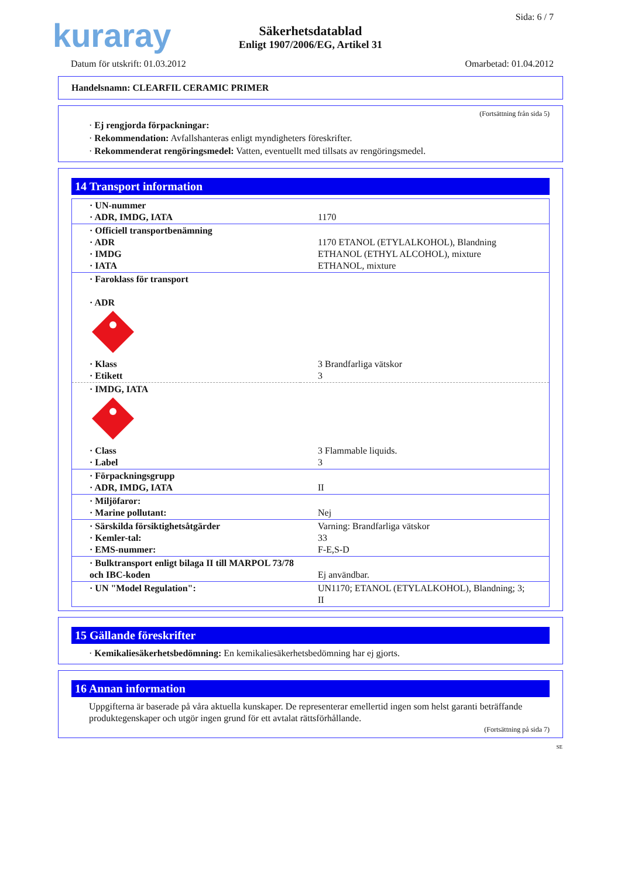kuraray
Säkerhetsdatablad
Enligt 1907/2006/EG, Artikel 31
Sida: 6 / 7
Datum för utskrift: 01.03.2012 Omarbetad: 01.04.2012
Handelsnamn: CLEARFIL CERAMIC PRIMER
(Fortsättning från sida 5)
· Ej rengjorda förpackningar:
· Rekommendation: Avfallshanteras enligt myndigheters föreskrifter.
· Rekommenderat rengöringsmedel: Vatten, eventuellt med tillsats av rengöringsmedel.
14 Transport information
| · UN-nummer · ADR, IMDG, IATA | 1170 |
| · Officiell transportbenämning · ADR · IMDG · IATA | 1170 ETANOL (ETYLALKOHOL), Blandning ETHANOL (ETHYL ALCOHOL), mixture ETHANOL, mixture |
| · Faroklass för transport · ADR · Klass · Etikett | 3 Brandfarliga vätskor 3 |
| · IMDG, IATA · Class · Label | 3 Flammable liquids. 3 |
| · Förpackningsgrupp · ADR, IMDG, IATA | II |
| · Miljöfaror: · Marine pollutant: | Nej |
| · Särskilda försiktighetsåtgärder · Kemler-tal: · EMS-nummer: | Varning: Brandfarliga vätskor 33 F-E,S-D |
| · Bulktransport enligt bilaga II till MARPOL 73/78 och IBC-koden | Ej användbar. |
| · UN "Model Regulation": | UN1170; ETANOL (ETYLALKOHOL), Blandning; 3; II |
15 Gällande föreskrifter
· Kemikaliesäkerhetsbedömning: En kemikaliesäkerhetsbedömning har ej gjorts.
16 Annan information
Uppgifterna är baserade på våra aktuella kunskaper. De representerar emellertid ingen som helst garanti beträffande produktegenskaper och utgör ingen grund för ett avtalat rättsförhållande.
(Fortsättning på sida 7)
SE